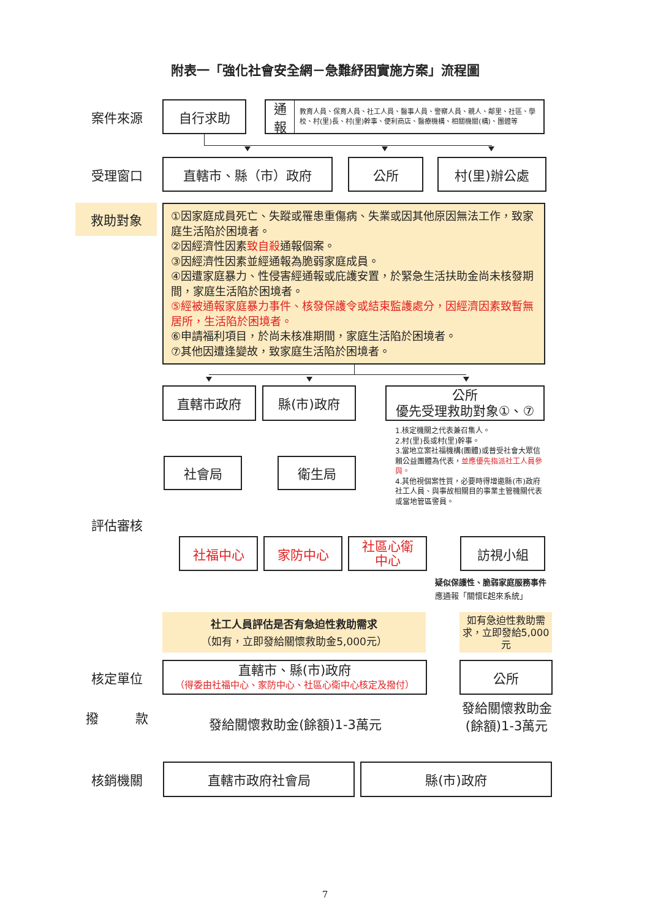附表一「強化社會安全網－急難紓困實施方案」流程圖
案件來源 自行求助
通報 教育人員、保育人員、社工人員、醫事人員、警察人員、親人、鄰里、社區、學校、村(里)長、村(里)幹事、便利商店、醫療機構、相關機關(構)、團體等
受理窗口 直轄市、縣（市）政府 公所 村(里)辦公處
救助對象
①因家庭成員死亡、失蹤或罹患重傷病、失業或因其他原因無法工作，致家庭生活陷於困境者。
②因經濟性因素致自殺通報個案。
③因經濟性因素並經通報為脆弱家庭成員。
④因遭家庭暴力、性侵害經通報或庇護安置，於緊急生活扶助金尚未核發期間，家庭生活陷於困境者。
⑤經被通報家庭暴力事件、核發保護令或結束監護處分，因經濟因素致暫無居所，生活陷於困境者。
⑥申請福利項目，於尚未核准期間，家庭生活陷於困境者。
⑦其他因遭逢變故，致家庭生活陷於困境者。
直轄市政府 縣(市)政府
公所
優先受理救助對象①、⑦
社會局 衛生局
1.核定機關之代表兼召集人。
2.村(里)長或村(里)幹事。
3.當地立案社福機構(團體)或普受社會大眾信賴公益團體為代表，並應優先指派社工人員參與。
4.其他視個案性質，必要時得增邀縣(市)政府社工人員、與事故相關目的事業主管機關代表或當地管區警員。
評估審核
社福中心 家防中心
社區心衛
中心
訪視小組
疑似保護性、脆弱家庭服務事件
應通報「關懷E起來系統」
社工人員評估是否有急迫性救助需求
（如有，立即發給關懷救助金5,000元）
如有急迫性救助需求，立即發給5,000元
核定單位
直轄市、縣(市)政府
（得委由社福中心、家防中心、社區心衛中心核定及撥付）
公所
撥 款
發給關懷救助金(餘額)1-3萬元
發給關懷救助金(餘額)1-3萬元
核銷機關 直轄市政府社會局 縣(市)政府
7